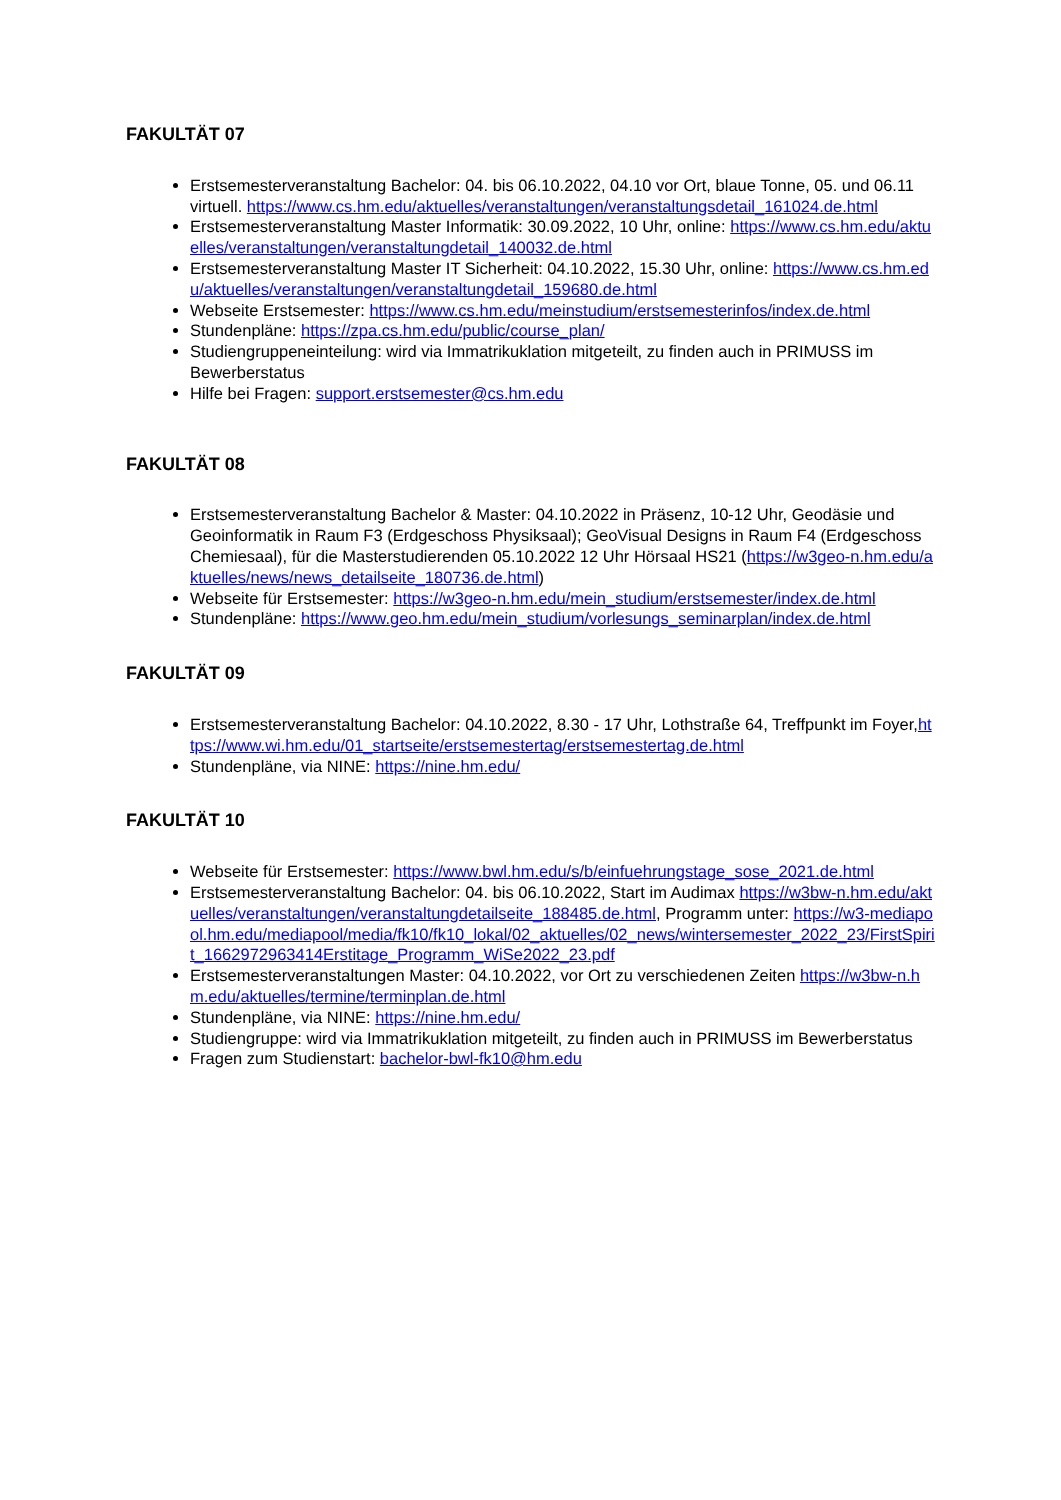FAKULTÄT 07
Erstsemesterveranstaltung Bachelor: 04. bis 06.10.2022, 04.10 vor Ort, blaue Tonne, 05. und 06.11 virtuell. https://www.cs.hm.edu/aktuelles/veranstaltungen/veranstaltungsdetail_161024.de.html
Erstsemesterveranstaltung Master Informatik: 30.09.2022, 10 Uhr, online: https://www.cs.hm.edu/aktuelles/veranstaltungen/veranstaltungdetail_140032.de.html
Erstsemesterveranstaltung Master IT Sicherheit: 04.10.2022, 15.30 Uhr, online: https://www.cs.hm.edu/aktuelles/veranstaltungen/veranstaltungdetail_159680.de.html
Webseite Erstsemester: https://www.cs.hm.edu/meinstudium/erstsemesterinfos/index.de.html
Stundenpläne: https://zpa.cs.hm.edu/public/course_plan/
Studiengruppeneinteilung: wird via Immatrikuklation mitgeteilt, zu finden auch in PRIMUSS im Bewerberstatus
Hilfe bei Fragen: support.erstsemester@cs.hm.edu
FAKULTÄT 08
Erstsemesterveranstaltung Bachelor & Master: 04.10.2022 in Präsenz, 10-12 Uhr, Geodäsie und Geoinformatik in Raum F3 (Erdgeschoss Physiksaal); GeoVisual Designs in Raum F4 (Erdgeschoss Chemiesaal), für die Masterstudierenden 05.10.2022 12 Uhr Hörsaal HS21 (https://w3geo-n.hm.edu/aktuelles/news/news_detailseite_180736.de.html)
Webseite für Erstsemester: https://w3geo-n.hm.edu/mein_studium/erstsemester/index.de.html
Stundenpläne: https://www.geo.hm.edu/mein_studium/vorlesungs_seminarplan/index.de.html
FAKULTÄT 09
Erstsemesterveranstaltung Bachelor: 04.10.2022, 8.30 - 17 Uhr, Lothstraße 64, Treffpunkt im Foyer,https://www.wi.hm.edu/01_startseite/erstsemestertag/erstsemestertag.de.html
Stundenpläne, via NINE: https://nine.hm.edu/
FAKULTÄT 10
Webseite für Erstsemester: https://www.bwl.hm.edu/s/b/einfuehrungstage_sose_2021.de.html
Erstsemesterveranstaltung Bachelor: 04. bis 06.10.2022, Start im Audimax https://w3bw-n.hm.edu/aktuelles/veranstaltungen/veranstaltungdetailseite_188485.de.html, Programm unter: https://w3-mediapool.hm.edu/mediapool/media/fk10/fk10_lokal/02_aktuelles/02_news/wintersemester_2022_23/FirstSpirit_1662972963414Erstitage_Programm_WiSe2022_23.pdf
Erstsemesterveranstaltungen Master: 04.10.2022, vor Ort zu verschiedenen Zeiten https://w3bw-n.hm.edu/aktuelles/termine/terminplan.de.html
Stundenpläne, via NINE: https://nine.hm.edu/
Studiengruppe: wird via Immatrikuklation mitgeteilt, zu finden auch in PRIMUSS im Bewerberstatus
Fragen zum Studienstart: bachelor-bwl-fk10@hm.edu